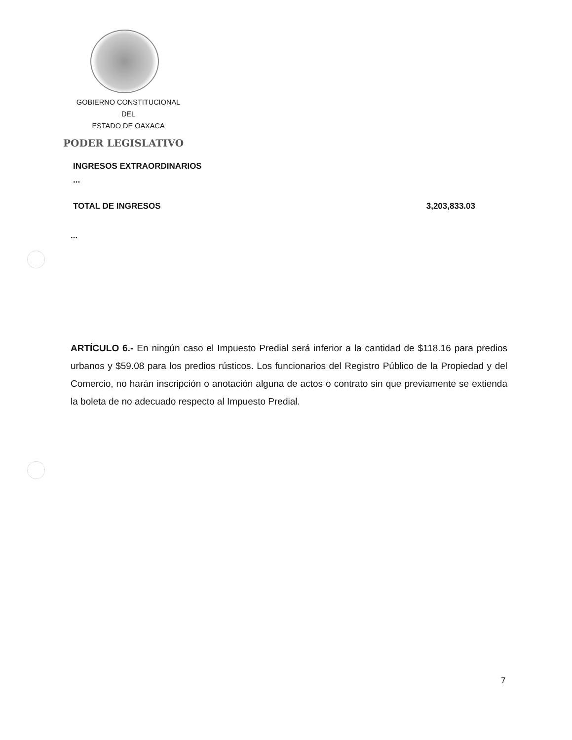GOBIERNO CONSTITUCIONAL
DEL
ESTADO DE OAXACA
PODER LEGISLATIVO
INGRESOS EXTRAORDINARIOS
...
TOTAL DE INGRESOS 3,203,833.03
...
ARTÍCULO 6.- En ningún caso el Impuesto Predial será inferior a la cantidad de $118.16 para predios urbanos y $59.08 para los predios rústicos. Los funcionarios del Registro Público de la Propiedad y del Comercio, no harán inscripción o anotación alguna de actos o contrato sin que previamente se extienda la boleta de no adecuado respecto al Impuesto Predial.
7